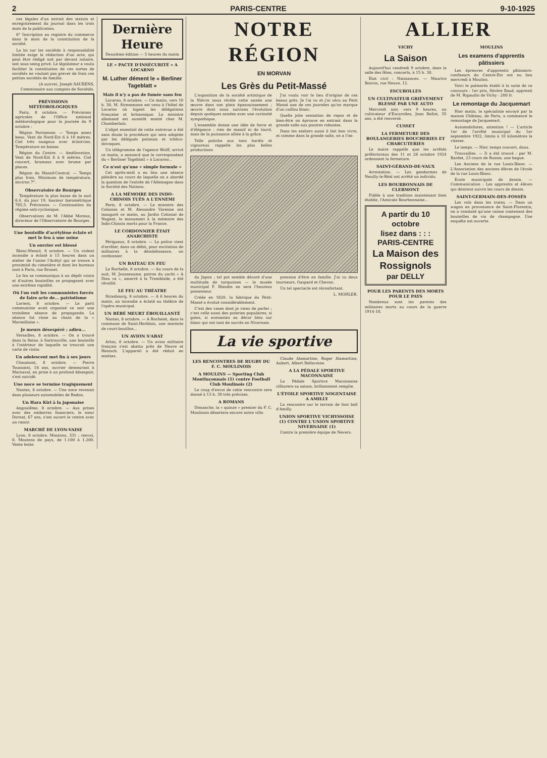2 PARIS-CENTRE 9-10-1925
ces légales d'un extrait des statuts et enregistrement du journal dans les trois mois de la publication.
6° Inscription au registre du commerce dans le mois de la constitution de la société.
La loi sur les sociétés à responsabilité limitée exige la rédaction d'un acte, qui peut être rédigé soit par devant notaire, soit sous seing privé. Le législateur a voulu faciliter la constitution de ces sortes de sociétés ne voulant pas grever de frais ces petites sociétés de famille.
(A suivre). Joseph SAUBENS, Commissaire aux comptes de Sociétés.
PRÉVISIONS MÉTÉOROLOGIQUES
Paris, 8 octobre. — Prévisions agricoles de l'Office national météorologique pour la journée du 9 octobre :
Région Parisienne. — Temps assez beau. Vent de Nord-Est 6 à 10 mètres. Ciel très nuageux avec éclaircies. Température en baisse.
Région du Centre. — Amélioration. Vent de Nord-Est 6 à 8 mètres. Ciel couvert, brumeux avec brume par places.
Région du Massif-Central. — Temps plus frais. Minimum de température, environ 7°.
Observatoire de Bourges
Température la plus basse de la nuit 6,4. du jour 19, hauteur barométrique 765,5. Prévisions. — Continuation du régime anti-cyclonique.
Observations de M. l'Abbé Moreux, directeur de l'Observatoire de Bourges.
Une bouteille d'acétylène éclate et met le feu à une usine
Un ouvrier est blessé
Blanc-Mesnil, 8 octobre. — Un violent incendie a éclaté à 15 heures dans un atelier de l'usine l'Acétyl qui se trouve à proximité du cimetière et dont les bureaux sont à Paris, rue Brunet.
Le feu se communiqua à un dépôt voisin et d'autres bouteilles se propageant avec une extrême rapidité.
Où l'on voit les communistes forcés de faire acte de... patriotisme
Lorient, 8 octobre. — Le parti communiste avait organisé ce soir une troisième séance de propagande. La séance fut close au chant de la « Marseillaise ».
Je meurs désespéré ; adieu...
Versailles, 8 octobre. — On a trouvé dans la Seine, à Sartrouville, une bouteille à l'intérieur de laquelle se trouvait une carte de visite.
Un adolescent met fin à ses jours
Chaumont, 8 octobre. — Pierre Toussaint, 18 ans, ouvrier demeurant à Marnaval, en proie à un profond désespoir, s'est suicidé.
Une noce se termine tragiquement
Nantes, 8 octobre. — Une noce revenait dans plusieurs automobiles de Redon.
Un Hara Kiri à la japonaise
Angoulême, 8 octobre. — Aux prises avec des embarras financiers, le sieur Dornat, 67 ans, s'est ouvert le ventre avec un rasoir.
MARCHÉ DE LYON-VAISE
Lyon, 8 octobre. Moutons, 331 ; renvoi, 0. Moutons de pays, de 1.100 à 1.200. Vente lente.
Dernière Heure
Deuxième édition — 5 heures du matin
LE « PACTE D'INSÉCURITÉ » A LOCARNO
M. Luther dément le « Berliner Tageblatt »
Mais il n'y a pas de fumée sans feu
Locarno, 8 octobre. — Ce matin, vers 10 h. 30, M. Stresemann est venu à l'hôtel de Locarno où logent les délégations française et britannique. Le ministre allemand est aussitôt monté chez M. Chamberlain.
L'objet essentiel de cette entrevue a été sans doute la procédure qui sera adoptée par les délégués polonais et tchéco-slovaques.
Un télégramme de l'agence Wolff, arrivé ce matin, a annoncé que le correspondant du « Berliner Tageblatt » à Locarno...
Ce n'est qu'une « simple formule »
Cet après-midi a eu lieu une séance plénière au cours de laquelle on a abordé la question de l'entrée de l'Allemagne dans la Société des Nations.
A LA MÉMOIRE DES INDO-CHINOIS TUÉS A L'ENNEMI
Paris, 8 octobre. — Le ministre des Colonies et M. Alexandre Varenne ont inauguré ce matin, au Jardin Colonial de Nogent, le monument à la mémoire des Indo-Chinois morts pour la France.
LE CORDONNIER ÉTAIT ANARCHISTE
Périgueux, 8 octobre. — La police vient d'arrêter, dans un débit, pour excitation de militaires à la désobéissance, un cordonnier.
UN BATEAU EN FEU
La Rochelle, 8 octobre. — Au cours de la nuit, M. Jousseaume, patron du yacht « A Dieu va », amarré à la Tremblade, a été réveillé.
LE FEU AU THÉATRE
Strasbourg, 8 octobre. — A 6 heures du matin, un incendie a éclaté au théâtre de l'opéra municipal.
UN BÉBÉ MEURT ÉBOUILLANTÉ
Nantes, 8 octobre. — A Rocheiet, dans la commune de Saint-Herblain, une marmite de court-bouillon...
UN AVION S'ABAT
Arlon, 8 octobre. — Un avion militaire français s'est abattu près de Neuve et Heinsch. L'appareil a été réduit en miettes.
NOTRE RÉGION
EN MORVAN
Les Grès du Petit-Massé
L'exposition de la société artistique de la Nièvre nous révèle cette année une œuvre dans son plein épanouissement ; œuvre dont nous suivions l'évolution depuis quelques années avec une curiosité sympathique.
L'ensemble donne une idée de force et d'élégance : rien de massif ni de lourd, mais de la puissance alliée à la grâce.
Telle potiche aux tons hardis et vigoureux rappelle les plus belles productions
J'ai voulu voir le lieu d'origine de ces beaux grès. Je l'ai vu et j'ai vécu au Petit Massé une de ces journées qu'on marque d'un caillou blanc.
Quelle jolie sensation de repos et de bien-être on éprouve en entrant dans la grande salle aux poutres robustes.
Dans les ateliers aussi il fait bon vivre, et comme dans la grande salle, on a l'im-
du Japon ; tel pot semble décoré d'une multitude de turquoises — le musée municipal F. Blandin en sera l'heureux possesseur.
Créée en 1820, la fabrique du Petit-Massé a évolué considérablement.
C'est des vases dont je viens de parler ; c'est celle aussi des poteries populaires, si gaies, si avenantes au décor bleu sur blanc qui ont tant de succès en Nivernais.
pression d'être en famille. J'ai vu deux tourneurs, Gaspard et Chevan.
Un tel spectacle est réconfortant.
L. MOHLER.
La vie sportive
LES RENCONTRES DE RUGBY DU F. C. MOULINOIS
A MOULINS — Sporting Club Montluçonnais (1) contre Football Club Moulinois (2)
Le coup d'envoi de cette rencontre sera donné à 13 h. 30 très précises.
A ROMANS
Dimanche, la « quinze » premier du F. C. Moulinois désertera encore notre ville.
Claude Alamartine, Roger Alamartine, Aubert, Albert Bellavoine.
A LA PÉDALE SPORTIVE MACONNAISE
La Pédale Sportive Maconnaise clôturera sa saison, brillamment remplie.
L'ÉTOILE SPORTIVE NOGENTAISE A AMILLY
La rencontre sur le terrain de foot ball d'Amilly.
UNION SPORTIVE VICHYSSOISE (1) CONTRE L'UNION SPORTIVE NIVERNAISE (1)
Contre la première équipe de Nevers.
ALLIER
VICHY
La Saison
Aujourd'hui vendredi 9 octobre, dans la salle des fêtes, concerts, à 15 h. 30.
État civil : Naissances. — Maurice Bonvin, rue Neuve, 12.
ESCUROLLES
UN CULTIVATEUR GRIÈVEMENT BLESSÉ PAR UNE AUTO
Mercredi soir, vers 9 heures, un cultivateur d'Escurolles, Jean Bellot, 55 ans, a été renversé.
CUSSET
LA FERMETURE DES BOULANGERIES BOUCHERIES ET CHARCUTERIES
Le maire rappelle que les arrêtés préfectoraux des 11 et 28 octobre 1924 ordonnent la fermeture.
SAINT-GÉRAND-DE-VAUX
Arrestation. — Les gendarmes de Neuilly-le-Réal ont arrêté un individu.
LES BOURBONNAIS DE CLERMONT
Fidèle à une tradition maintenant bien établie, l'Amicale Bourbonnaise...
A partir du 10 octobre
lisez dans : : :
PARIS-CENTRE
La Maison des Rossignols
par DELLY
POUR LES PARENTS DES MORTS POUR LE PAYS
Nombreux sont les parents des militaires morts au cours de la guerre 1914-18.
MOULINS
Les examens d'apprentis pâtissiers
Les épreuves d'apprentis pâtissiers-confiseurs du Centre-Est ont eu lieu mercredi à Moulins.
Voici le palmarès établi à la suite de ce concours : 1er prix, Sévère Baud, apprenti de M. Rigaudin de Vichy : 200 fr.
Le remontage du Jacquemart
Hier matin, le spécialiste envoyé par la maison Château, de Paris, a commencé le remontage de Jacquemart.
Automobilistes, attention ! — L'article 1er de l'arrêté municipal du 1er septembre 1922, limite à 10 kilomètres la vitesse.
Le temps. — Hier, temps couvert, doux.
Trouvailles. — Il a été trouvé : par M. Bardet, 23 cours de Russie, une bague.
Les Anciens de la rue Louis-Blanc. — L'Association des anciens élèves de l'école de la rue Louis-Blanc.
École municipale de dessin. — Communication : Les apprentis et élèves qui désirent suivre les cours de dessin.
SAINT-GERMAIN-DES-FOSSÉS
Les vols dans les trains. — Dans un wagon en provenance de Saint-Florentin, on a constaté qu'une caisse contenant des bouteilles de vin de champagne. Une enquête est ouverte.